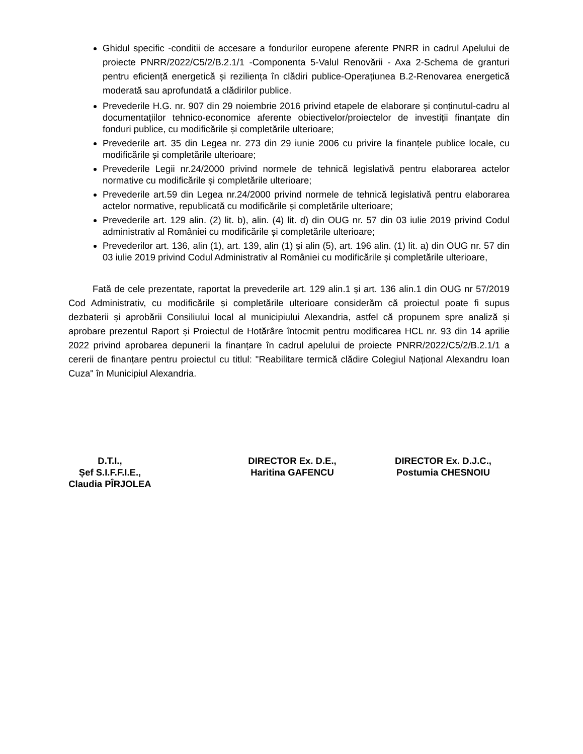Ghidul specific -conditii de accesare a fondurilor europene aferente PNRR in cadrul Apelului de proiecte PNRR/2022/C5/2/B.2.1/1 -Componenta 5-Valul Renovării - Axa 2-Schema de granturi pentru eficiență energetică și reziliența în clădiri publice-Operațiunea B.2-Renovarea energetică moderată sau aprofundată a clădirilor publice.
Prevederile H.G. nr. 907 din 29 noiembrie 2016 privind etapele de elaborare și conținutul-cadru al documentațiilor tehnico-economice aferente obiectivelor/proiectelor de investiții finanțate din fonduri publice, cu modificările și completările ulterioare;
Prevederile art. 35 din Legea nr. 273 din 29 iunie 2006 cu privire la finanțele publice locale, cu modificările și completările ulterioare;
Prevederile Legii nr.24/2000 privind normele de tehnică legislativă pentru elaborarea actelor normative cu modificările și completările ulterioare;
Prevederile art.59 din Legea nr.24/2000 privind normele de tehnică legislativă pentru elaborarea actelor normative, republicată cu modificările și completările ulterioare;
Prevederile art. 129 alin. (2) lit. b), alin. (4) lit. d) din OUG nr. 57 din 03 iulie 2019 privind Codul administrativ al României cu modificările și completările ulterioare;
Prevederilor art. 136, alin (1), art. 139, alin (1) și alin (5), art. 196 alin. (1) lit. a) din OUG nr. 57 din 03 iulie 2019 privind Codul Administrativ al României cu modificările și completările ulterioare,
Fată de cele prezentate, raportat la prevederile art. 129 alin.1 și art. 136 alin.1 din OUG nr 57/2019 Cod Administrativ, cu modificările și completările ulterioare considerăm că proiectul poate fi supus dezbaterii și aprobării Consiliului local al municipiului Alexandria, astfel că propunem spre analiză și aprobare prezentul Raport și Proiectul de Hotărâre întocmit pentru modificarea HCL nr. 93 din 14 aprilie 2022 privind aprobarea depunerii la finanțare în cadrul apelului de proiecte PNRR/2022/C5/2/B.2.1/1 a cererii de finanțare pentru proiectul cu titlul: "Reabilitare termică clădire Colegiul Național Alexandru Ioan Cuza" în Municipiul Alexandria.
D.T.I.,
Șef S.I.F.F.I.E.,
Claudia PÎRJOLEA
DIRECTOR Ex. D.E.,
Haritina GAFENCU
DIRECTOR Ex. D.J.C.,
Postumia CHESNOIU